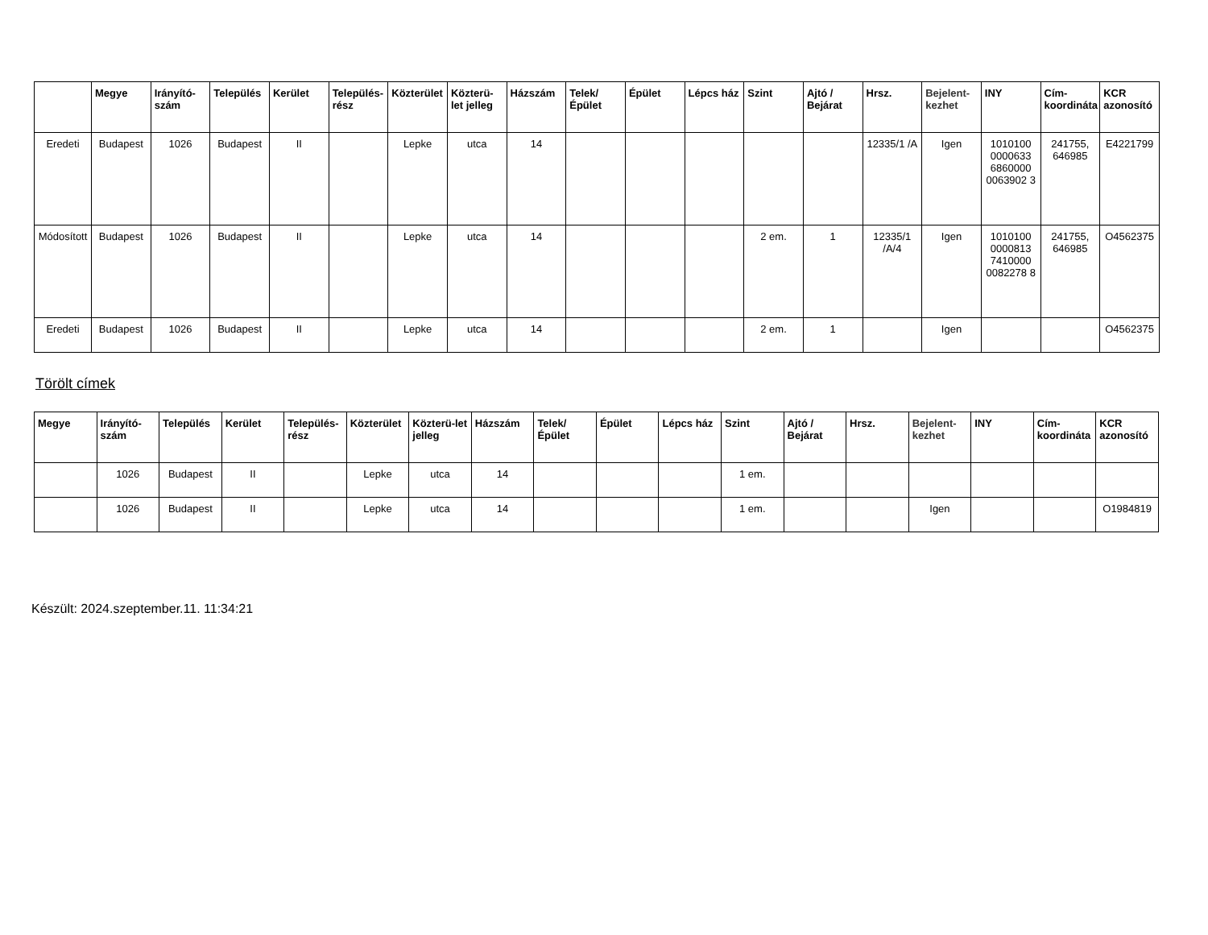| | Megye | Irányító-szám | Település | Kerület | Település-rész | Közterület | Közterü-let jelleg | Házszám | Telek/ Épület | Épület | Lépcs ház | Szint | Ajtó / Bejárat | Hrsz. | Bejelent-kezhet | INY | Cím-koordináta | KCR azonosító |
| --- | --- | --- | --- | --- | --- | --- | --- | --- | --- | --- | --- | --- | --- | --- | --- | --- | --- | --- |
| Eredeti | Budapest | 1026 | Budapest | II | | Lepke | utca | 14 | | | | | | 12335/1 /A | Igen | 1010100 0000633 6860000 0063902 3 | 241755, 646985 | E4221799 |
| Módosított | Budapest | 1026 | Budapest | II | | Lepke | utca | 14 | | | | 2 em. | 1 | 12335/1 /A/4 | Igen | 1010100 0000813 7410000 0082278 8 | 241755, 646985 | O4562375 |
| Eredeti | Budapest | 1026 | Budapest | II | | Lepke | utca | 14 | | | | 2 em. | 1 | | Igen | | | O4562375 |
Törölt címek
| Megye | Irányító-szám | Település | Kerület | Település-rész | Közterület | Közterü-let jelleg | Házszám | Telek/ Épület | Épület | Lépcs ház | Szint | Ajtó / Bejárat | Hrsz. | Bejelent-kezhet | INY | Cím-koordináta | KCR azonosító |
| --- | --- | --- | --- | --- | --- | --- | --- | --- | --- | --- | --- | --- | --- | --- | --- | --- | --- |
| | 1026 | Budapest | II | | Lepke | utca | 14 | | | | 1 em. | | | | | | |
| | 1026 | Budapest | II | | Lepke | utca | 14 | | | | 1 em. | | | Igen | | | O1984819 |
Készült: 2024.szeptember.11. 11:34:21